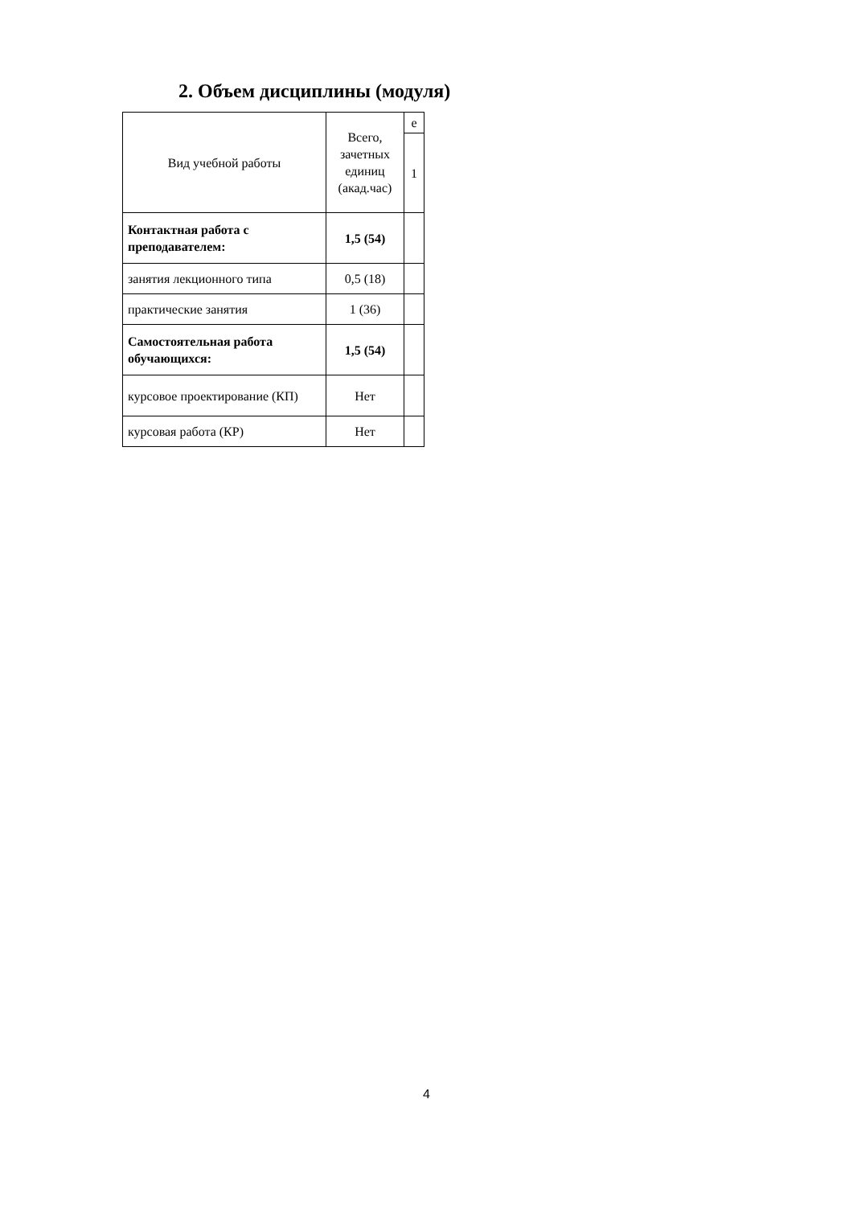2. Объем дисциплины (модуля)
| Вид учебной работы | Всего, зачетных единиц (акад.час) | е |
| | | 1 |
| Контактная работа с преподавателем: | 1,5 (54) | |
| занятия лекционного типа | 0,5 (18) | |
| практические занятия | 1 (36) | |
| Самостоятельная работа обучающихся: | 1,5 (54) | |
| курсовое проектирование (КП) | Нет | |
| курсовая работа (КР) | Нет | |
4